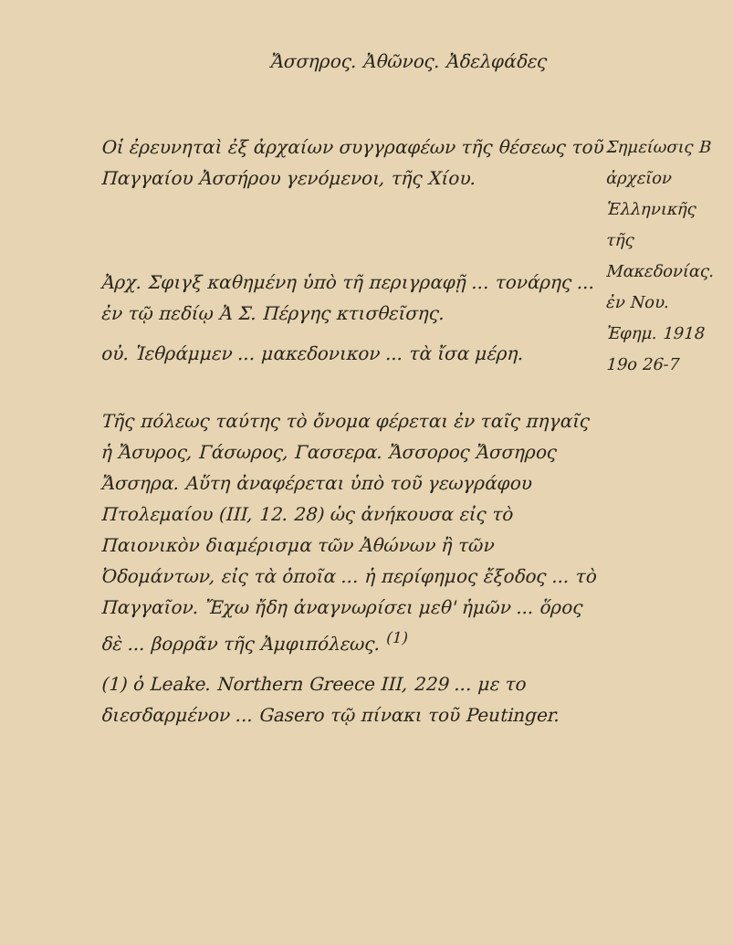Ἄσσηρος. Ἀθῶνος. Ἀδελφάδες
Οἱ ἐρευνηταὶ ἐξ ἀρχαίων συγγραφέων τῆς θέσεως τοῦ Παγγαίου Ἀσσήρου γενόμενοι, τῆς Χίου.
Ἀρχ. Σφιγξ καθημένη ὑπὸ τῆ περιγραφῇ ... τονάρης ... ἐν τῷ πεδίῳ Ἀ Σ. Πέργης κτισθεῖσης.
οὐ. Ἱεθράμμεν ... μακεδονικον ... τὰ ἴσα μέρη.
Τῆς πόλεως ταύτης τὸ ὄνομα φέρεται ἐν ταῖς πηγαῖς ἡ Ἄσυρος, Γάσωρος, Γασσερα. Ἄσσορος Ἄσσηρος Ἄσσηρα. Αὕτη ἀναφέρεται ὑπὸ τοῦ γεωγράφου Πτολεμαίου (ΙΙΙ, 12. 28) ὡς ἀνήκουσα εἰς τὸ Παιονικὸν διαμέρισμα τῶν Ἀθώνων ἢ τῶν Ὀδομάντων, εἰς τὰ ὁποῖα ... ἡ περίφημος ἔξοδος ... τὸ Παγγαῖον. Ἔχω ἤδη ἀναγνωρίσει μεθ' ἡμῶν ... ὅρος δὲ ... βορρᾶν τῆς Ἀμφιπόλεως. <sup>(1)</sup>
(1) ὁ Leake. Northern Greece ΙΙΙ, 229 ... με το διεσδαρμένον ... Gasero τῷ πίνακι τοῦ Peutinger.
Σημείωσις Β ἀρχεῖον Ἑλληνικῆς τῆς Μακεδονίας. ἐν Νου. Ἐφημ. 1918 19ο 26-7